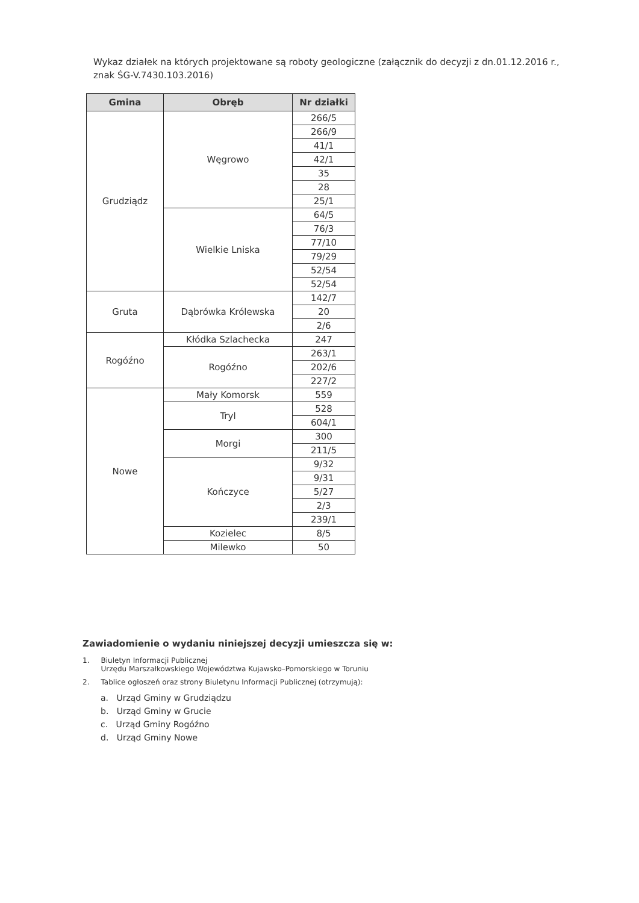Wykaz działek na których projektowane są roboty geologiczne (załącznik do decyzji z dn.01.12.2016 r., znak ŚG-V.7430.103.2016)
| Gmina | Obręb | Nr działki |
| --- | --- | --- |
| Grudziądz | Węgrowo | 266/5 |
| | | 266/9 |
| | | 41/1 |
| | | 42/1 |
| | | 35 |
| | | 28 |
| | | 25/1 |
| | Wielkie Lniska | 64/5 |
| | | 76/3 |
| | | 77/10 |
| | | 79/29 |
| | | 52/54 |
| | | 52/54 |
| Gruta | Dąbrówka Królewska | 142/7 |
| | | 20 |
| | | 2/6 |
| Rogóźno | Kłódka Szlachecka | 247 |
| | Rogóźno | 263/1 |
| | | 202/6 |
| | | 227/2 |
| Nowe | Mały Komorsk | 559 |
| | Tryl | 528 |
| | | 604/1 |
| | Morgi | 300 |
| | | 211/5 |
| | Kończyce | 9/32 |
| | | 9/31 |
| | | 5/27 |
| | | 2/3 |
| | | 239/1 |
| | Kozielec | 8/5 |
| | Milewko | 50 |
Zawiadomienie o wydaniu niniejszej decyzji umieszcza się w:
1. Biuletyn Informacji Publicznej
Urzędu Marszałkowskiego Województwa Kujawsko–Pomorskiego w Toruniu
2. Tablice ogłoszeń oraz strony Biuletynu Informacji Publicznej (otrzymują):
a. Urząd Gminy w Grudziądzu
b. Urząd Gminy w Grucie
c. Urząd Gminy Rogóźno
d. Urząd Gminy Nowe